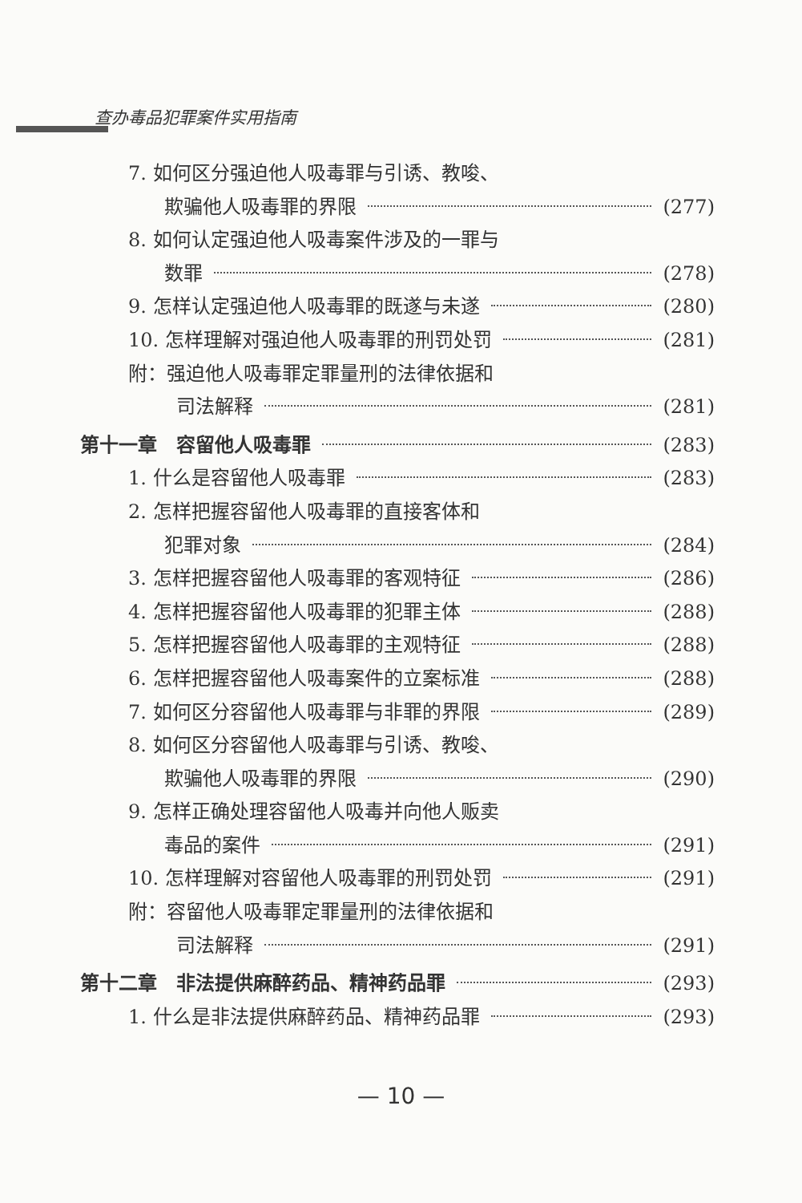查办毒品犯罪案件实用指南
7. 如何区分强迫他人吸毒罪与引诱、教唆、
欺骗他人吸毒罪的界限 (277)
8. 如何认定强迫他人吸毒案件涉及的一罪与
数罪 (278)
9. 怎样认定强迫他人吸毒罪的既遂与未遂 (280)
10. 怎样理解对强迫他人吸毒罪的刑罚处罚 (281)
附：强迫他人吸毒罪定罪量刑的法律依据和
司法解释 (281)
第十一章　容留他人吸毒罪 (283)
1. 什么是容留他人吸毒罪 (283)
2. 怎样把握容留他人吸毒罪的直接客体和
犯罪对象 (284)
3. 怎样把握容留他人吸毒罪的客观特征 (286)
4. 怎样把握容留他人吸毒罪的犯罪主体 (288)
5. 怎样把握容留他人吸毒罪的主观特征 (288)
6. 怎样把握容留他人吸毒案件的立案标准 (288)
7. 如何区分容留他人吸毒罪与非罪的界限 (289)
8. 如何区分容留他人吸毒罪与引诱、教唆、
欺骗他人吸毒罪的界限 (290)
9. 怎样正确处理容留他人吸毒并向他人贩卖
毒品的案件 (291)
10. 怎样理解对容留他人吸毒罪的刑罚处罚 (291)
附：容留他人吸毒罪定罪量刑的法律依据和
司法解释 (291)
第十二章　非法提供麻醉药品、精神药品罪 (293)
1. 什么是非法提供麻醉药品、精神药品罪 (293)
— 10 —